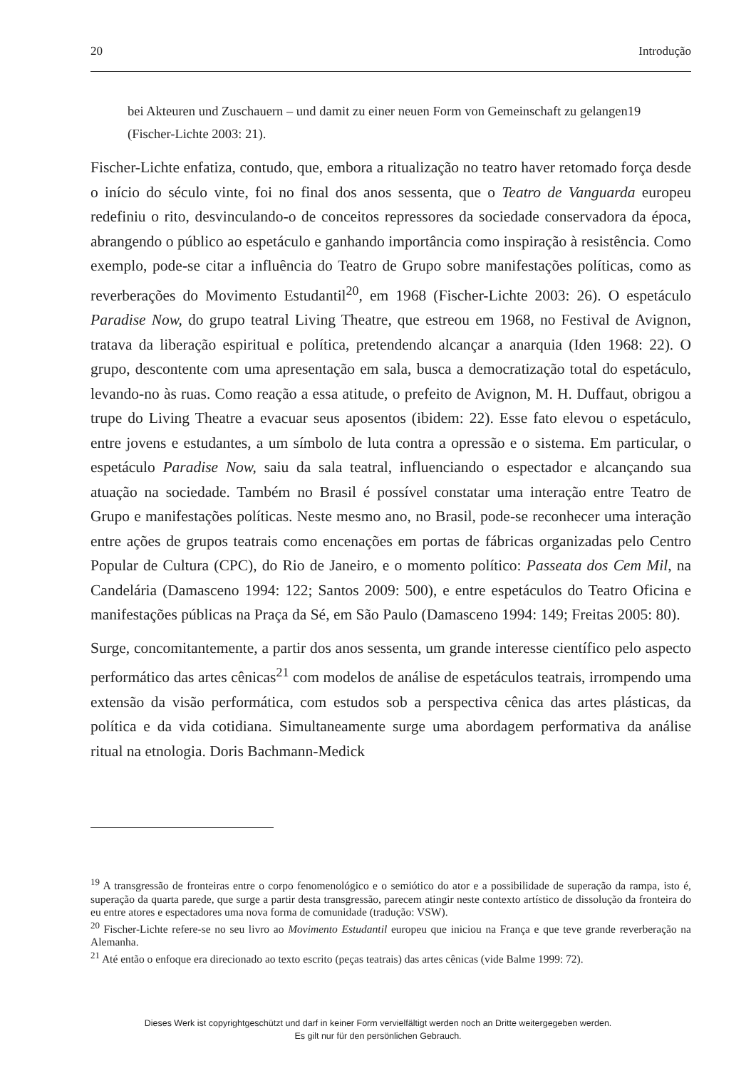20 Introdução
bei Akteuren und Zuschauern – und damit zu einer neuen Form von Gemeinschaft zu gelangen19 (Fischer-Lichte 2003: 21).
Fischer-Lichte enfatiza, contudo, que, embora a ritualização no teatro haver retomado força desde o início do século vinte, foi no final dos anos sessenta, que o Teatro de Vanguarda europeu redefiniu o rito, desvinculando-o de conceitos repressores da sociedade conservadora da época, abrangendo o público ao espetáculo e ganhando importância como inspiração à resistência. Como exemplo, pode-se citar a influência do Teatro de Grupo sobre manifestações políticas, como as reverberações do Movimento Estudantil<sup>20</sup>, em 1968 (Fischer-Lichte 2003: 26). O espetáculo Paradise Now, do grupo teatral Living Theatre, que estreou em 1968, no Festival de Avignon, tratava da liberação espiritual e política, pretendendo alcançar a anarquia (Iden 1968: 22). O grupo, descontente com uma apresentação em sala, busca a democratização total do espetáculo, levando-no às ruas. Como reação a essa atitude, o prefeito de Avignon, M. H. Duffaut, obrigou a trupe do Living Theatre a evacuar seus aposentos (ibidem: 22). Esse fato elevou o espetáculo, entre jovens e estudantes, a um símbolo de luta contra a opressão e o sistema. Em particular, o espetáculo Paradise Now, saiu da sala teatral, influenciando o espectador e alcançando sua atuação na sociedade. Também no Brasil é possível constatar uma interação entre Teatro de Grupo e manifestações políticas. Neste mesmo ano, no Brasil, pode-se reconhecer uma interação entre ações de grupos teatrais como encenações em portas de fábricas organizadas pelo Centro Popular de Cultura (CPC), do Rio de Janeiro, e o momento político: Passeata dos Cem Mil, na Candelária (Damasceno 1994: 122; Santos 2009: 500), e entre espetáculos do Teatro Oficina e manifestações públicas na Praça da Sé, em São Paulo (Damasceno 1994: 149; Freitas 2005: 80).
Surge, concomitantemente, a partir dos anos sessenta, um grande interesse científico pelo aspecto performático das artes cênicas<sup>21</sup> com modelos de análise de espetáculos teatrais, irrompendo uma extensão da visão performática, com estudos sob a perspectiva cênica das artes plásticas, da política e da vida cotidiana. Simultaneamente surge uma abordagem performativa da análise ritual na etnologia. Doris Bachmann-Medick
<sup>19</sup> A transgressão de fronteiras entre o corpo fenomenológico e o semiótico do ator e a possibilidade de superação da rampa, isto é, superação da quarta parede, que surge a partir desta transgressão, parecem atingir neste contexto artístico de dissolução da fronteira do eu entre atores e espectadores uma nova forma de comunidade (tradução: VSW).
<sup>20</sup> Fischer-Lichte refere-se no seu livro ao Movimento Estudantil europeu que iniciou na França e que teve grande reverberação na Alemanha.
<sup>21</sup> Até então o enfoque era direcionado ao texto escrito (peças teatrais) das artes cênicas (vide Balme 1999: 72).
Dieses Werk ist copyrightgeschützt und darf in keiner Form vervielfältigt werden noch an Dritte weitergegeben werden.
Es gilt nur für den persönlichen Gebrauch.